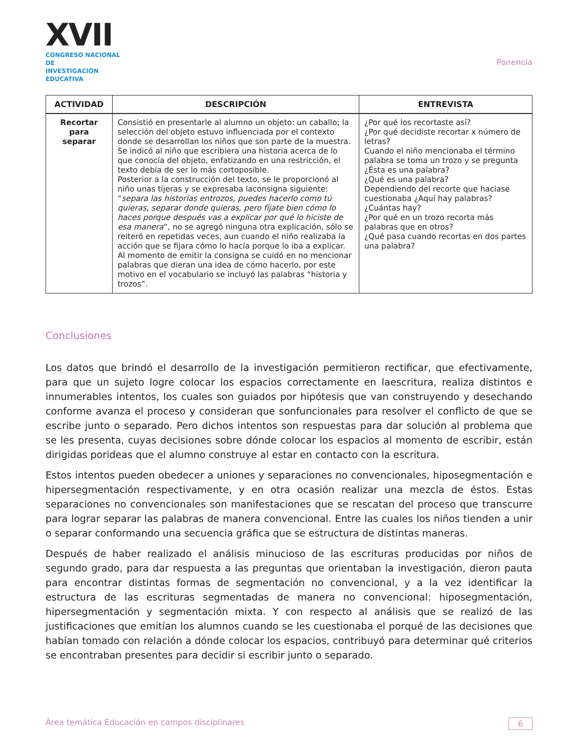XVII
CONGRESO NACIONAL DE
INVESTIGACIÓN EDUCATIVA
Ponencia
| ACTIVIDAD | DESCRIPCIÓN | ENTREVISTA |
| --- | --- | --- |
| Recortar para separar | Consistió en presentarle al alumno un objeto: un caballo; la selección del objeto estuvo influenciada por el contexto donde se desarrollan los niños que son parte de la muestra. Se indicó al niño que escribiera una historia acerca de lo que conocía del objeto, enfatizando en una restricción, el texto debía de ser lo más cortoposible. Posterior a la construcción del texto, se le proporcionó al niño unas tijeras y se expresaba laconsigna siguiente: “ separa las historias entrozos, puedes hacerlo como tú quieras, separar donde quieras, pero fíjate bien cómo lo haces porque después vas a explicar por qué lo hiciste de esa manera ”, no se agregó ninguna otra explicación, sólo se reiteró en repetidas veces, aun cuando el niño realizaba la acción que se fijara cómo lo hacía porque lo iba a explicar. Al momento de emitir la consigna se cuidó en no mencionar palabras que dieran una idea de cómo hacerlo, por este motivo en el vocabulario se incluyó las palabras “historia y trozos”. | ¿Por qué los recortaste así? ¿Por qué decidiste recortar x número de letras? Cuando el niño mencionaba el término palabra se toma un trozo y se pregunta ¿Ésta es una palabra? ¿Qué es una palabra? Dependiendo del recorte que haciase cuestionaba ¿Aquí hay palabras? ¿Cuántas hay? ¿Por qué en un trozo recorta más palabras que en otros? ¿Qué pasa cuando recortas en dos partes una palabra? |
Conclusiones
Los datos que brindó el desarrollo de la investigación permitieron rectificar, que efectivamente, para que un sujeto logre colocar los espacios correctamente en laescritura, realiza distintos e innumerables intentos, los cuales son guiados por hipótesis que van construyendo y desechando conforme avanza el proceso y consideran que sonfuncionales para resolver el conflicto de que se escribe junto o separado. Pero dichos intentos son respuestas para dar solución al problema que se les presenta, cuyas decisiones sobre dónde colocar los espacios al momento de escribir, están dirigidas porideas que el alumno construye al estar en contacto con la escritura.
Estos intentos pueden obedecer a uniones y separaciones no convencionales, hiposegmentación e hipersegmentación respectivamente, y en otra ocasión realizar una mezcla de éstos. Estas separaciones no convencionales son manifestaciones que se rescatan del proceso que transcurre para lograr separar las palabras de manera convencional. Entre las cuales los niños tienden a unir o separar conformando una secuencia gráfica que se estructura de distintas maneras.
Después de haber realizado el análisis minucioso de las escrituras producidas por niños de segundo grado, para dar respuesta a las preguntas que orientaban la investigación, dieron pauta para encontrar distintas formas de segmentación no convencional, y a la vez identificar la estructura de las escrituras segmentadas de manera no convencional: hiposegmentación, hipersegmentación y segmentación mixta. Y con respecto al análisis que se realizó de las justificaciones que emitían los alumnos cuando se les cuestionaba el porqué de las decisiones que habían tomado con relación a dónde colocar los espacios, contribuyó para determinar qué criterios se encontraban presentes para decidir si escribir junto o separado.
Área temática Educación en campos disciplinares 6